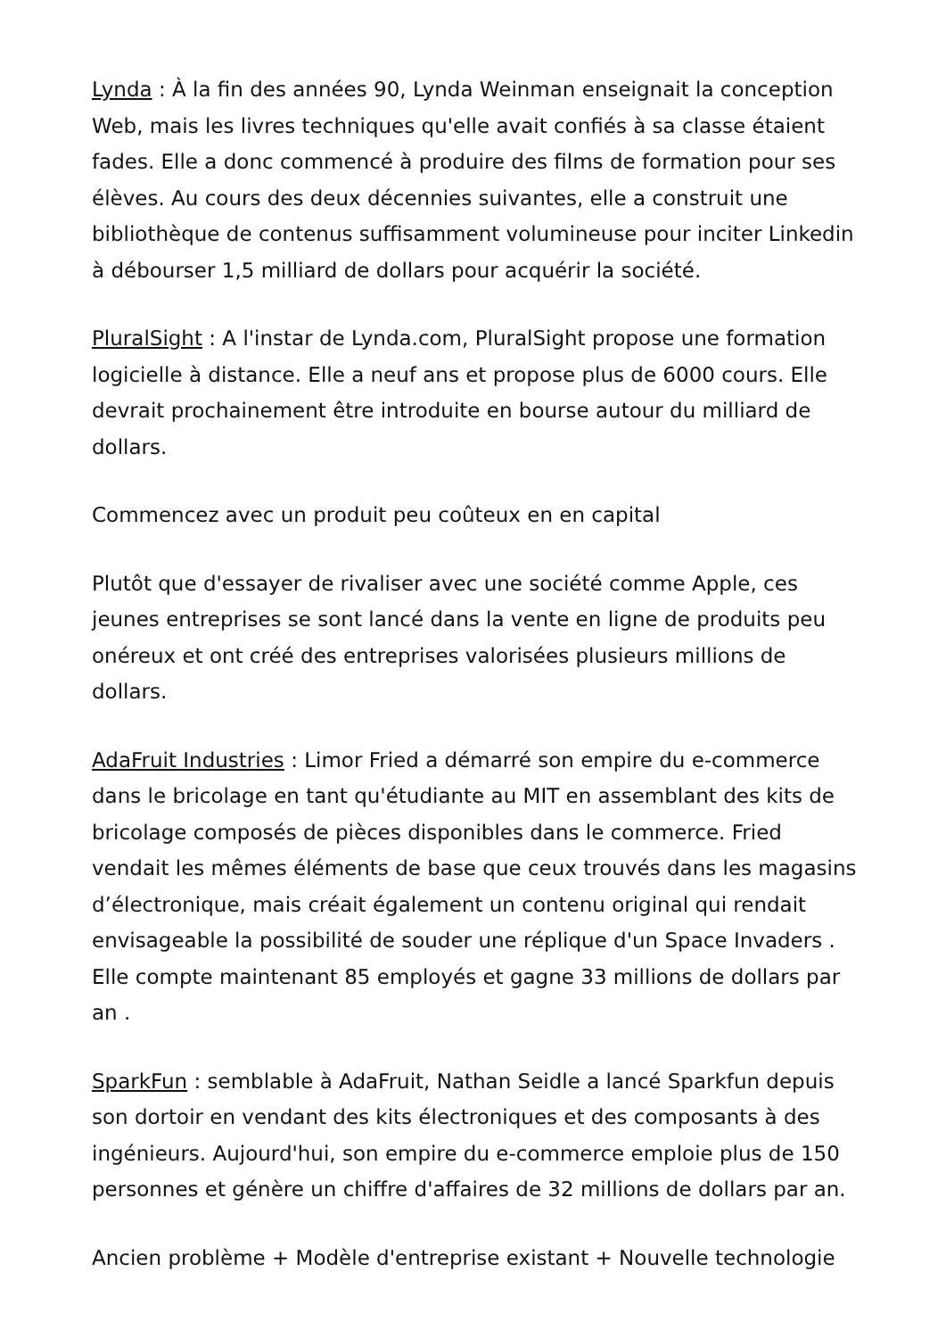Lynda : À la fin des années 90, Lynda Weinman enseignait la conception Web, mais les livres techniques qu'elle avait confiés à sa classe étaient fades. Elle a donc commencé à produire des films de formation pour ses élèves. Au cours des deux décennies suivantes, elle a construit une bibliothèque de contenus suffisamment volumineuse pour inciter Linkedin à débourser 1,5 milliard de dollars pour acquérir la société.
PluralSight : A l'instar de Lynda.com, PluralSight propose une formation logicielle à distance. Elle a neuf ans et propose plus de 6000 cours. Elle devrait prochainement être introduite en bourse autour du milliard de dollars.
Commencez avec un produit peu coûteux en en capital
Plutôt que d'essayer de rivaliser avec une société comme Apple, ces jeunes entreprises se sont lancé dans la vente en ligne de produits peu onéreux et ont créé des entreprises valorisées plusieurs millions de dollars.
AdaFruit Industries : Limor Fried a démarré son empire du e-commerce dans le bricolage en tant qu'étudiante au MIT en assemblant des kits de bricolage composés de pièces disponibles dans le commerce. Fried vendait les mêmes éléments de base que ceux trouvés dans les magasins d’électronique, mais créait également un contenu original qui rendait envisageable la possibilité de souder une réplique d'un Space Invaders . Elle compte maintenant 85 employés et gagne 33 millions de dollars par an .
SparkFun : semblable à AdaFruit, Nathan Seidle a lancé Sparkfun depuis son dortoir en vendant des kits électroniques et des composants à des ingénieurs. Aujourd'hui, son empire du e-commerce emploie plus de 150 personnes et génère un chiffre d'affaires de 32 millions de dollars par an.
Ancien problème + Modèle d'entreprise existant + Nouvelle technologie